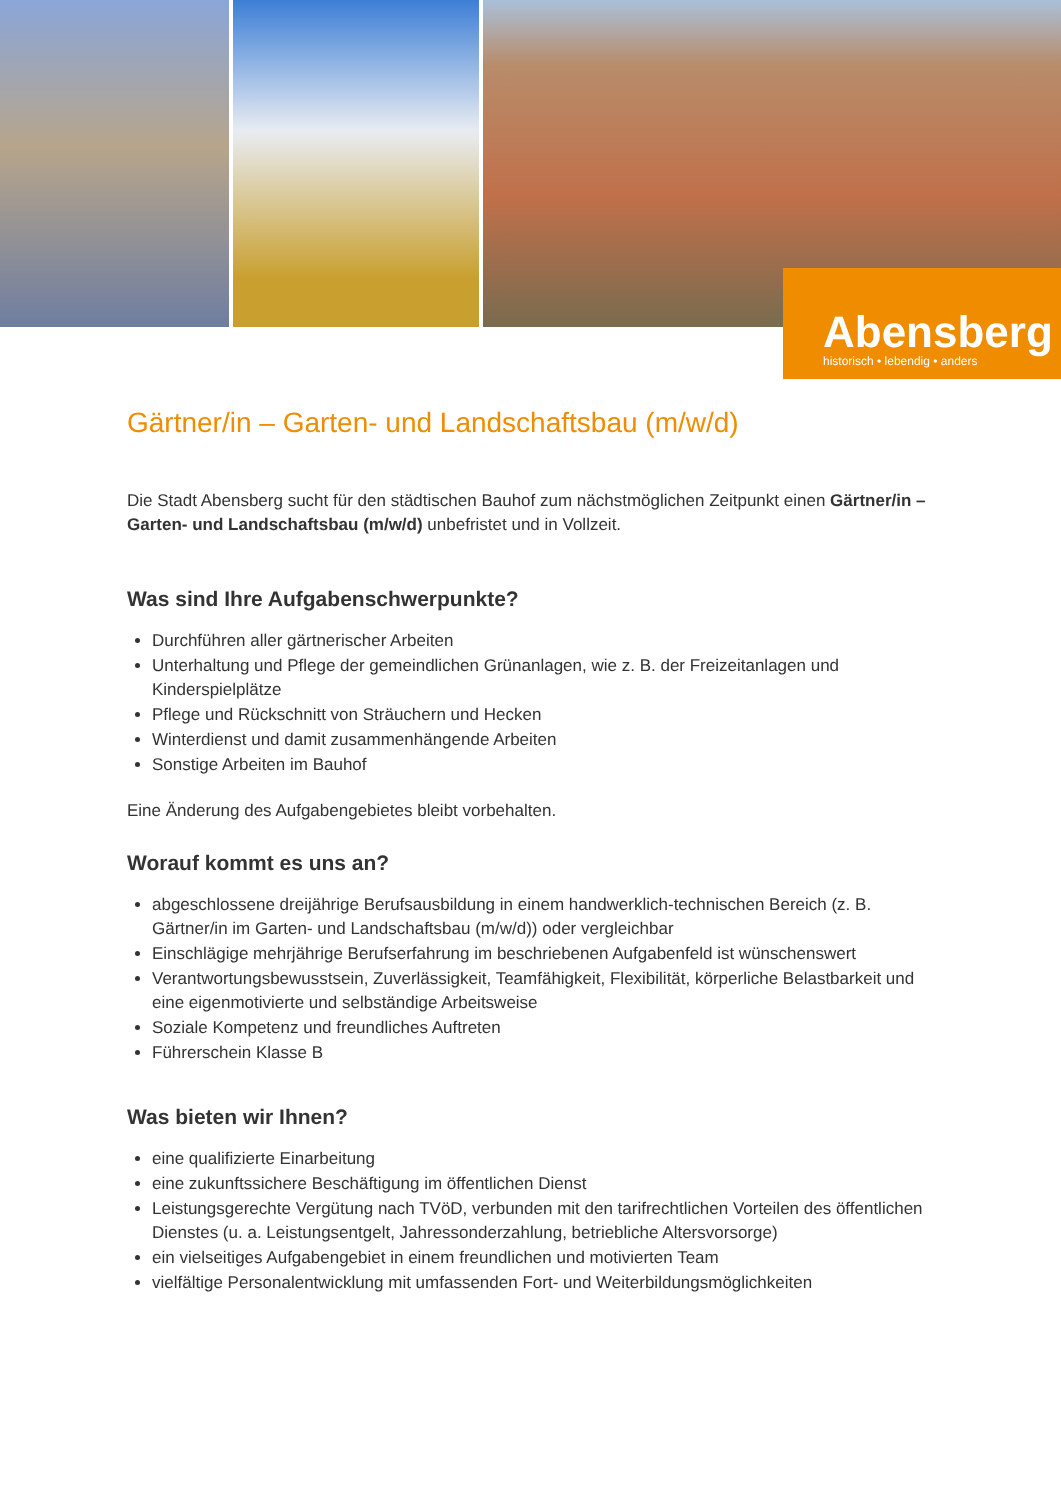Abensberg
historisch • lebendig • anders
Gärtner/in – Garten- und Landschaftsbau (m/w/d)
Die Stadt Abensberg sucht für den städtischen Bauhof zum nächstmöglichen Zeitpunkt einen Gärtner/in – Garten- und Landschaftsbau (m/w/d) unbefristet und in Vollzeit.
Was sind Ihre Aufgabenschwerpunkte?
Durchführen aller gärtnerischer Arbeiten
Unterhaltung und Pflege der gemeindlichen Grünanlagen, wie z. B. der Freizeitanlagen und Kinderspielplätze
Pflege und Rückschnitt von Sträuchern und Hecken
Winterdienst und damit zusammenhängende Arbeiten
Sonstige Arbeiten im Bauhof
Eine Änderung des Aufgabengebietes bleibt vorbehalten.
Worauf kommt es uns an?
abgeschlossene dreijährige Berufsausbildung in einem handwerklich-technischen Bereich (z. B. Gärtner/in im Garten- und Landschaftsbau (m/w/d)) oder vergleichbar
Einschlägige mehrjährige Berufserfahrung im beschriebenen Aufgabenfeld ist wünschenswert
Verantwortungsbewusstsein, Zuverlässigkeit, Teamfähigkeit, Flexibilität, körperliche Belastbarkeit und eine eigenmotivierte und selbständige Arbeitsweise
Soziale Kompetenz und freundliches Auftreten
Führerschein Klasse B
Was bieten wir Ihnen?
eine qualifizierte Einarbeitung
eine zukunftssichere Beschäftigung im öffentlichen Dienst
Leistungsgerechte Vergütung nach TVöD, verbunden mit den tarifrechtlichen Vorteilen des öffentlichen Dienstes (u. a. Leistungsentgelt, Jahressonderzahlung, betriebliche Altersvorsorge)
ein vielseitiges Aufgabengebiet in einem freundlichen und motivierten Team
vielfältige Personalentwicklung mit umfassenden Fort- und Weiterbildungsmöglichkeiten